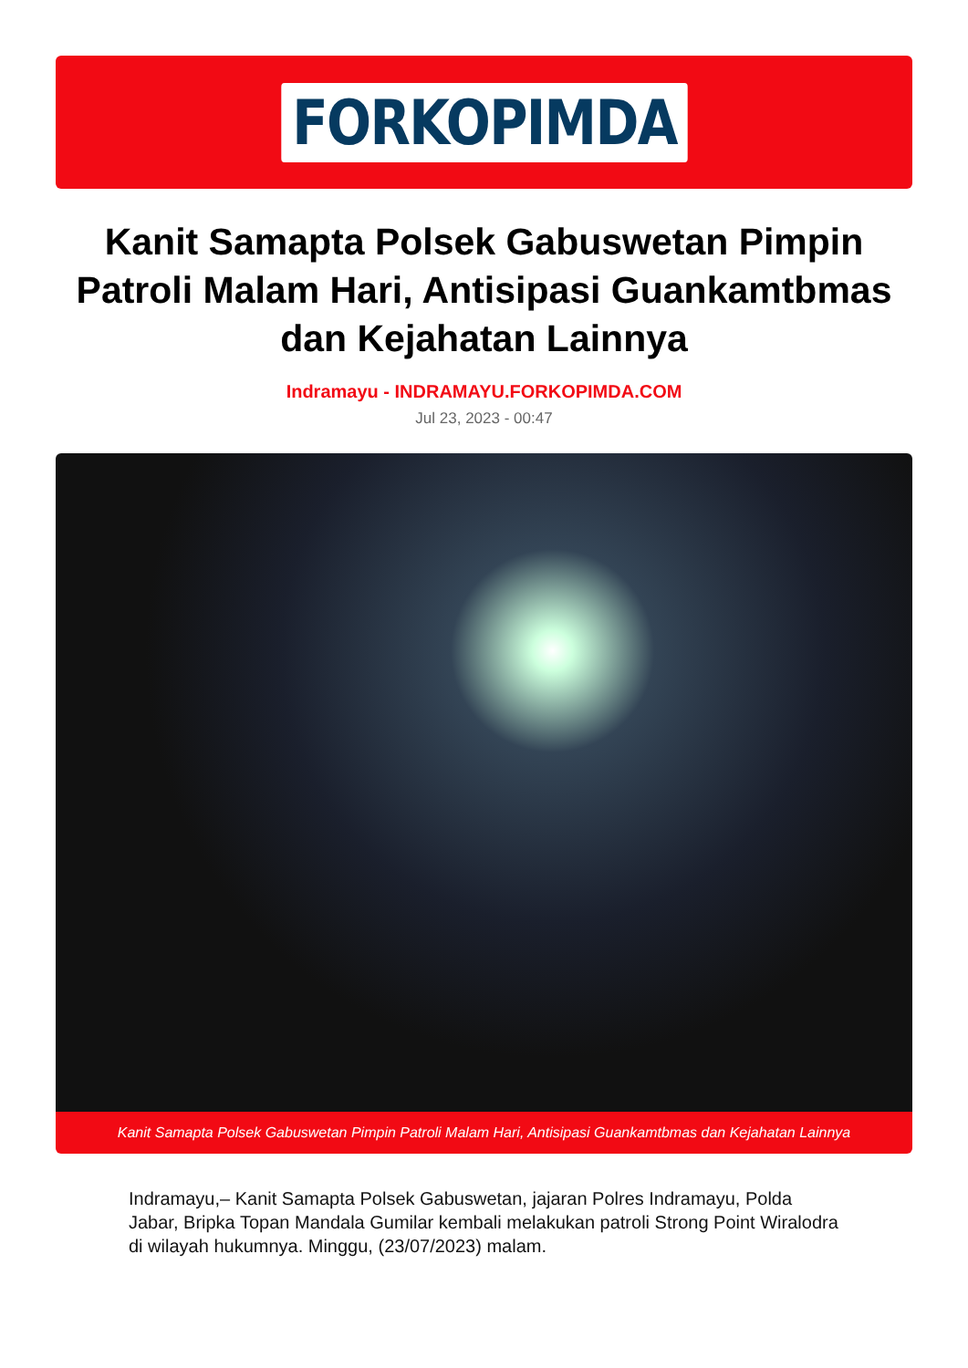FORKOPIMDA
Kanit Samapta Polsek Gabuswetan Pimpin Patroli Malam Hari, Antisipasi Guankamtbmas dan Kejahatan Lainnya
Indramayu - INDRAMAYU.FORKOPIMDA.COM
Jul 23, 2023 - 00:47
Kanit Samapta Polsek Gabuswetan Pimpin Patroli Malam Hari, Antisipasi Guankamtbmas dan Kejahatan Lainnya
Indramayu,– Kanit Samapta Polsek Gabuswetan, jajaran Polres Indramayu, Polda Jabar, Bripka Topan Mandala Gumilar kembali melakukan patroli Strong Point Wiralodra di wilayah hukumnya. Minggu, (23/07/2023) malam.